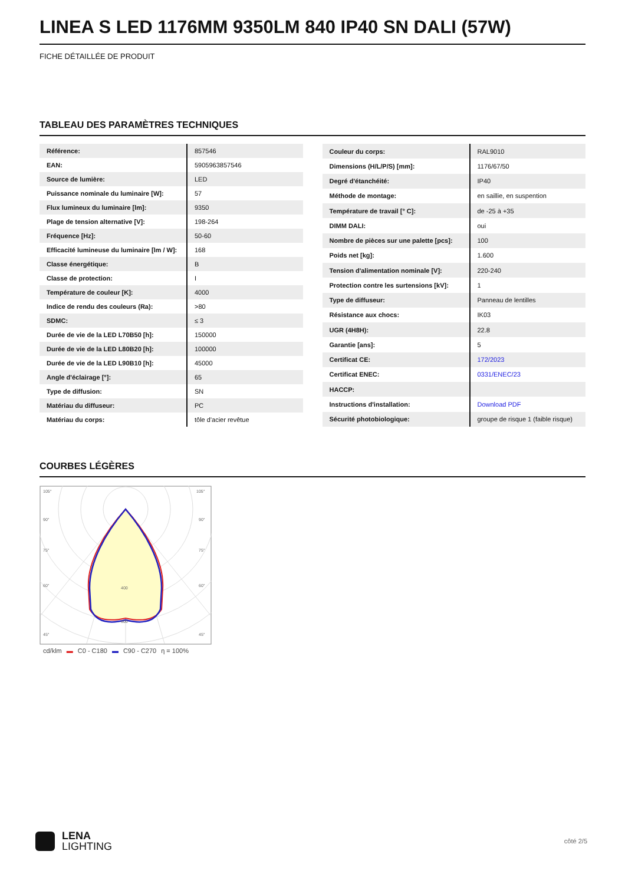LINEA S LED 1176MM 9350LM 840 IP40 SN DALI (57W)
FICHE DÉTAILLÉE DE PRODUIT
TABLEAU DES PARAMÈTRES TECHNIQUES
| Référence: | 857546 |
| EAN: | 5905963857546 |
| Source de lumière: | LED |
| Puissance nominale du luminaire [W]: | 57 |
| Flux lumineux du luminaire [lm]: | 9350 |
| Plage de tension alternative [V]: | 198-264 |
| Fréquence [Hz]: | 50-60 |
| Efficacité lumineuse du luminaire [lm / W]: | 168 |
| Classe énergétique: | B |
| Classe de protection: | I |
| Température de couleur [K]: | 4000 |
| Indice de rendu des couleurs (Ra): | >80 |
| SDMC: | ≤ 3 |
| Durée de vie de la LED L70B50 [h]: | 150000 |
| Durée de vie de la LED L80B20 [h]: | 100000 |
| Durée de vie de la LED L90B10 [h]: | 45000 |
| Angle d'éclairage [°]: | 65 |
| Type de diffusion: | SN |
| Matériau du diffuseur: | PC |
| Matériau du corps: | tôle d'acier revêtue |
| Couleur du corps: | RAL9010 |
| Dimensions (H/L/P/S) [mm]: | 1176/67/50 |
| Degré d'étanchéité: | IP40 |
| Méthode de montage: | en saillie, en suspention |
| Température de travail [° C]: | de -25 à +35 |
| DIMM DALI: | oui |
| Nombre de pièces sur une palette [pcs]: | 100 |
| Poids net [kg]: | 1.600 |
| Tension d'alimentation nominale [V]: | 220-240 |
| Protection contre les surtensions [kV]: | 1 |
| Type de diffuseur: | Panneau de lentilles |
| Résistance aux chocs: | IK03 |
| UGR (4H8H): | 22.8 |
| Garantie [ans]: | 5 |
| Certificat CE: | 172/2023 |
| Certificat ENEC: | 0331/ENEC/23 |
| HACCP: | |
| Instructions d'installation: | Download PDF |
| Sécurité photobiologique: | groupe de risque 1 (faible risque) |
COURBES LÉGÈRES
105°
105°
90°
90°
75°
75°
60°
60°
45°
45°
400
600
cd/klm ▬ C0 - C180 ▬ C90 - C270 η = 100%
LENA
LIGHTING
côté 2/5